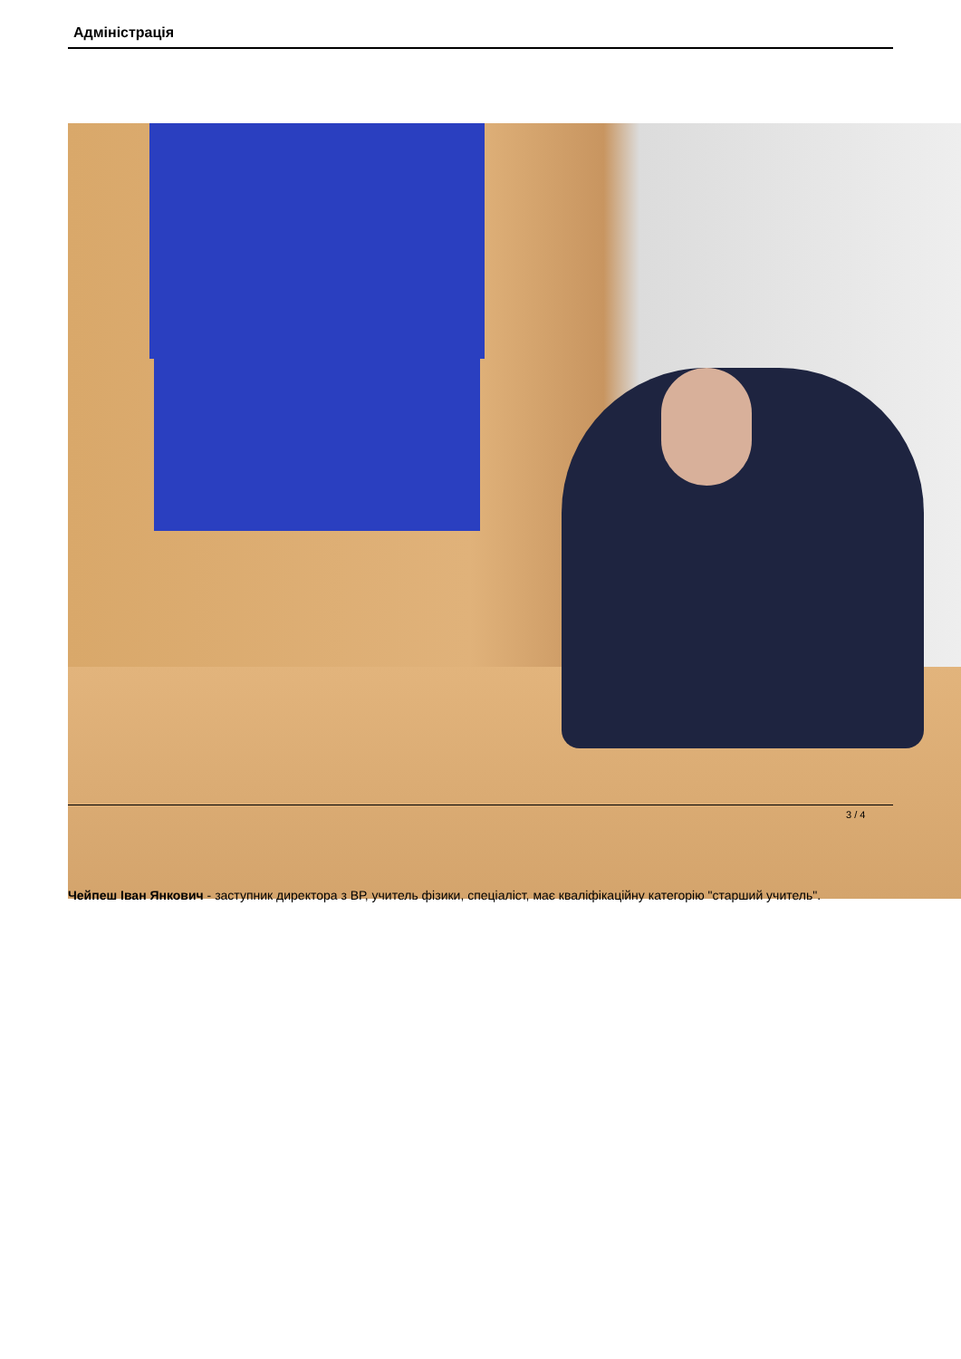Адміністрація
Чейпеш Іван Янкович - заступник директора з ВР, учитель фізики, спеціаліст, має кваліфікаційну категорію "старший учитель".
3 / 4